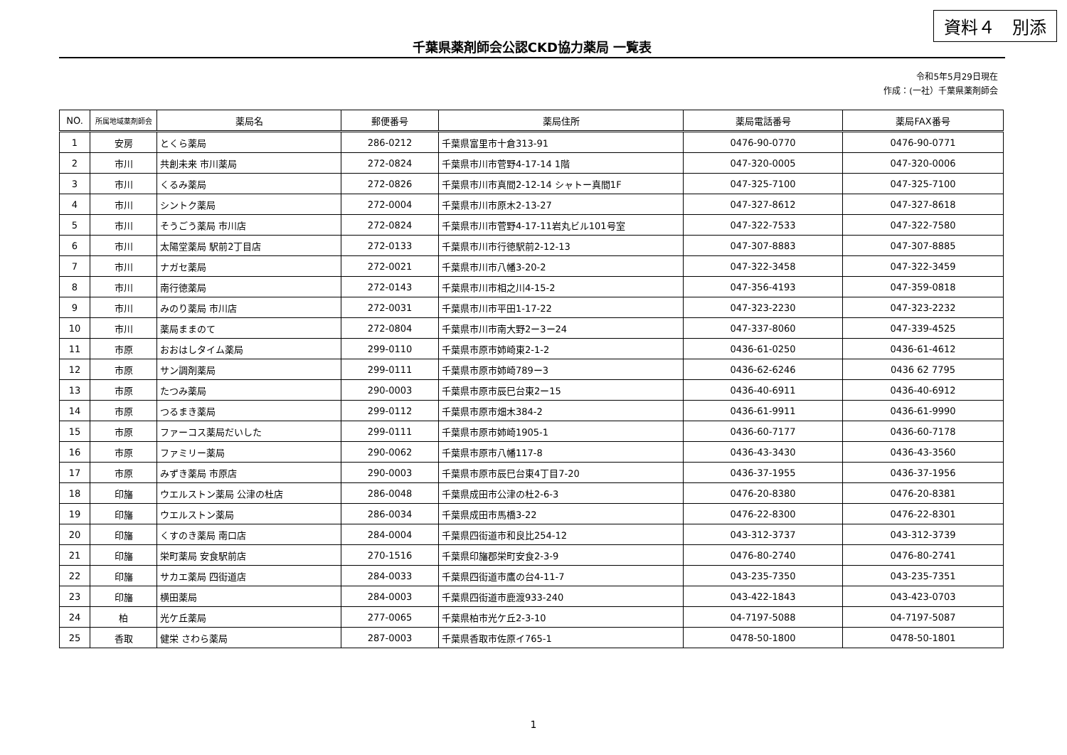資料４　別添
千葉県薬剤師会公認CKD協力薬局 一覧表
令和5年5月29日現在
作成：(一社）千葉県薬剤師会
| NO. | 所属地域薬剤師会 | 薬局名 | 郵便番号 | 薬局住所 | 薬局電話番号 | 薬局FAX番号 |
| --- | --- | --- | --- | --- | --- | --- |
| 1 | 安房 | とくら薬局 | 286-0212 | 千葉県富里市十倉313-91 | 0476-90-0770 | 0476-90-0771 |
| 2 | 市川 | 共創未来 市川薬局 | 272-0824 | 千葉県市川市菅野4-17-14 1階 | 047-320-0005 | 047-320-0006 |
| 3 | 市川 | くるみ薬局 | 272-0826 | 千葉県市川市真間2-12-14 シャトー真間1F | 047-325-7100 | 047-325-7100 |
| 4 | 市川 | シントク薬局 | 272-0004 | 千葉県市川市原木2-13-27 | 047-327-8612 | 047-327-8618 |
| 5 | 市川 | そうごう薬局 市川店 | 272-0824 | 千葉県市川市菅野4-17-11岩丸ビル101号室 | 047-322-7533 | 047-322-7580 |
| 6 | 市川 | 太陽堂薬局 駅前2丁目店 | 272-0133 | 千葉県市川市行徳駅前2-12-13 | 047-307-8883 | 047-307-8885 |
| 7 | 市川 | ナガセ薬局 | 272-0021 | 千葉県市川市八幡3-20-2 | 047-322-3458 | 047-322-3459 |
| 8 | 市川 | 南行徳薬局 | 272-0143 | 千葉県市川市相之川4-15-2 | 047-356-4193 | 047-359-0818 |
| 9 | 市川 | みのり薬局 市川店 | 272-0031 | 千葉県市川市平田1-17-22 | 047-323-2230 | 047-323-2232 |
| 10 | 市川 | 薬局ままのて | 272-0804 | 千葉県市川市南大野2ー3ー24 | 047-337-8060 | 047-339-4525 |
| 11 | 市原 | おおはしタイム薬局 | 299-0110 | 千葉県市原市姉崎東2-1-2 | 0436-61-0250 | 0436-61-4612 |
| 12 | 市原 | サン調剤薬局 | 299-0111 | 千葉県市原市姉崎789ー3 | 0436-62-6246 | 0436 62 7795 |
| 13 | 市原 | たつみ薬局 | 290-0003 | 千葉県市原市辰巳台東2ー15 | 0436-40-6911 | 0436-40-6912 |
| 14 | 市原 | つるまき薬局 | 299-0112 | 千葉県市原市畑木384-2 | 0436-61-9911 | 0436-61-9990 |
| 15 | 市原 | ファーコス薬局だいした | 299-0111 | 千葉県市原市姉崎1905-1 | 0436-60-7177 | 0436-60-7178 |
| 16 | 市原 | ファミリー薬局 | 290-0062 | 千葉県市原市八幡117-8 | 0436-43-3430 | 0436-43-3560 |
| 17 | 市原 | みずき薬局 市原店 | 290-0003 | 千葉県市原市辰巳台東4丁目7-20 | 0436-37-1955 | 0436-37-1956 |
| 18 | 印旛 | ウエルストン薬局 公津の杜店 | 286-0048 | 千葉県成田市公津の杜2-6-3 | 0476-20-8380 | 0476-20-8381 |
| 19 | 印旛 | ウエルストン薬局 | 286-0034 | 千葉県成田市馬橋3-22 | 0476-22-8300 | 0476-22-8301 |
| 20 | 印旛 | くすのき薬局 南口店 | 284-0004 | 千葉県四街道市和良比254-12 | 043-312-3737 | 043-312-3739 |
| 21 | 印旛 | 栄町薬局 安食駅前店 | 270-1516 | 千葉県印旛郡栄町安食2-3-9 | 0476-80-2740 | 0476-80-2741 |
| 22 | 印旛 | サカエ薬局 四街道店 | 284-0033 | 千葉県四街道市鷹の台4-11-7 | 043-235-7350 | 043-235-7351 |
| 23 | 印旛 | 横田薬局 | 284-0003 | 千葉県四街道市鹿渡933-240 | 043-422-1843 | 043-423-0703 |
| 24 | 柏 | 光ケ丘薬局 | 277-0065 | 千葉県柏市光ケ丘2-3-10 | 04-7197-5088 | 04-7197-5087 |
| 25 | 香取 | 健栄 さわら薬局 | 287-0003 | 千葉県香取市佐原イ765-1 | 0478-50-1800 | 0478-50-1801 |
1